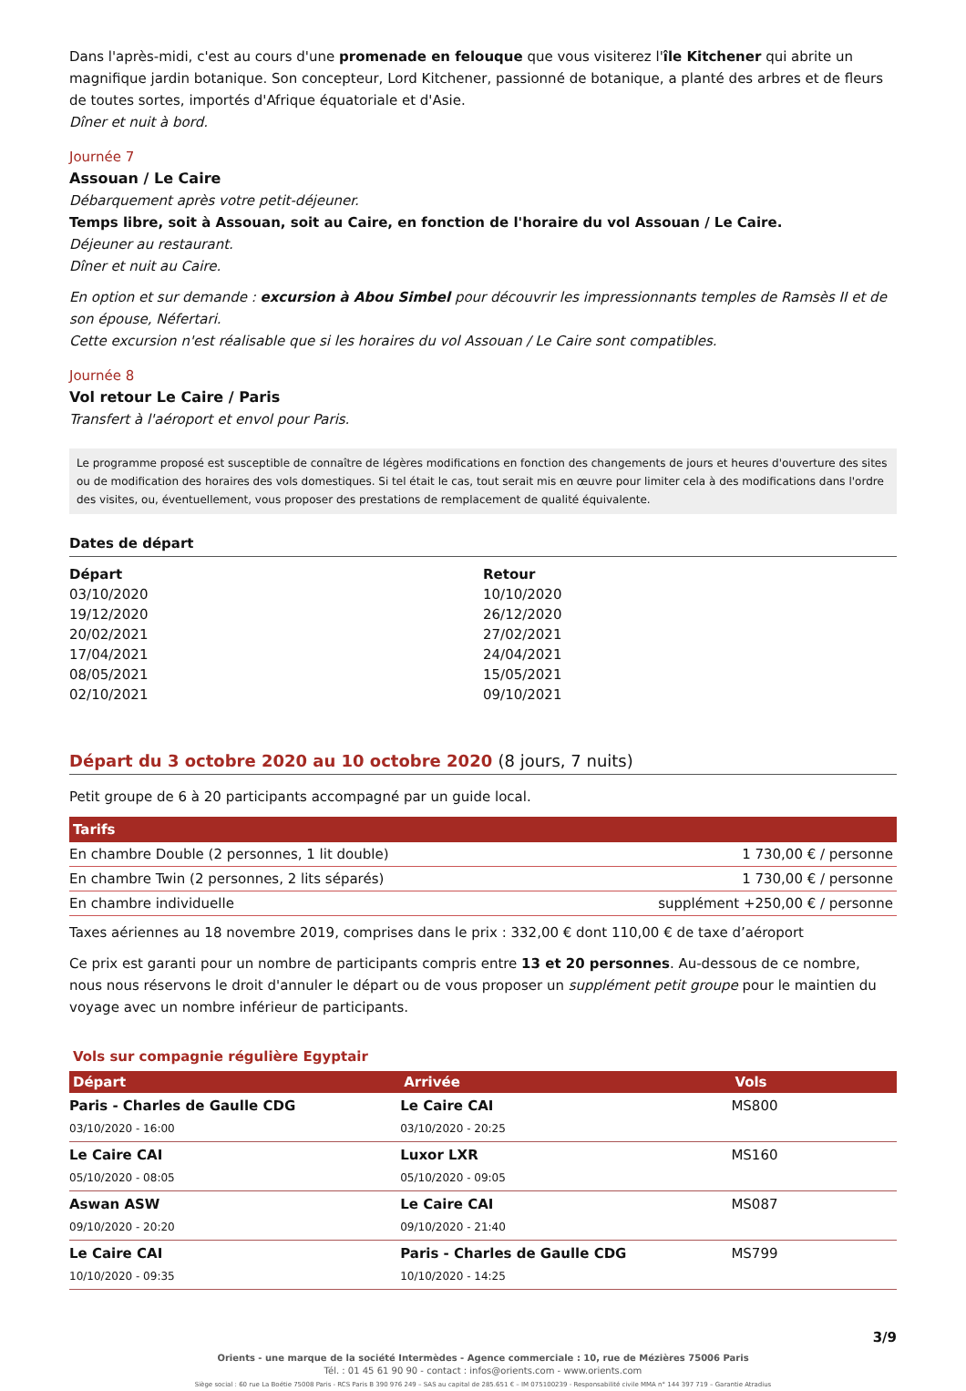Dans l'après-midi, c'est au cours d'une promenade en felouque que vous visiterez l'île Kitchener qui abrite un magnifique jardin botanique. Son concepteur, Lord Kitchener, passionné de botanique, a planté des arbres et de fleurs de toutes sortes, importés d'Afrique équatoriale et d'Asie.
Dîner et nuit à bord.
Journée 7
Assouan / Le Caire
Débarquement après votre petit-déjeuner.
Temps libre, soit à Assouan, soit au Caire, en fonction de l'horaire du vol Assouan / Le Caire.
Déjeuner au restaurant.
Dîner et nuit au Caire.
En option et sur demande : excursion à Abou Simbel pour découvrir les impressionnants temples de Ramsès II et de son épouse, Néfertari.
Cette excursion n'est réalisable que si les horaires du vol Assouan / Le Caire sont compatibles.
Journée 8
Vol retour Le Caire / Paris
Transfert à l'aéroport et envol pour Paris.
Le programme proposé est susceptible de connaître de légères modifications en fonction des changements de jours et heures d'ouverture des sites ou de modification des horaires des vols domestiques. Si tel était le cas, tout serait mis en œuvre pour limiter cela à des modifications dans l'ordre des visites, ou, éventuellement, vous proposer des prestations de remplacement de qualité équivalente.
Dates de départ
| Départ | Retour |
| --- | --- |
| 03/10/2020 | 10/10/2020 |
| 19/12/2020 | 26/12/2020 |
| 20/02/2021 | 27/02/2021 |
| 17/04/2021 | 24/04/2021 |
| 08/05/2021 | 15/05/2021 |
| 02/10/2021 | 09/10/2021 |
Départ du 3 octobre 2020 au 10 octobre 2020 (8 jours, 7 nuits)
Petit groupe de 6 à 20 participants accompagné par un guide local.
| Tarifs | |
| --- | --- |
| En chambre Double (2 personnes, 1 lit double) | 1 730,00 € / personne |
| En chambre Twin (2 personnes, 2 lits séparés) | 1 730,00 € / personne |
| En chambre individuelle | supplément +250,00 € / personne |
Taxes aériennes au 18 novembre 2019, comprises dans le prix : 332,00 € dont 110,00 € de taxe d’aéroport
Ce prix est garanti pour un nombre de participants compris entre 13 et 20 personnes. Au-dessous de ce nombre, nous nous réservons le droit d'annuler le départ ou de vous proposer un supplément petit groupe pour le maintien du voyage avec un nombre inférieur de participants.
Vols sur compagnie régulière Egyptair
| Départ | Arrivée | Vols |
| --- | --- | --- |
| Paris - Charles de Gaulle CDG 03/10/2020 - 16:00 | Le Caire CAI 03/10/2020 - 20:25 | MS800 |
| Le Caire CAI 05/10/2020 - 08:05 | Luxor LXR 05/10/2020 - 09:05 | MS160 |
| Aswan ASW 09/10/2020 - 20:20 | Le Caire CAI 09/10/2020 - 21:40 | MS087 |
| Le Caire CAI 10/10/2020 - 09:35 | Paris - Charles de Gaulle CDG 10/10/2020 - 14:25 | MS799 |
3/9
Orients - une marque de la société Intermèdes - Agence commerciale : 10, rue de Mézières 75006 Paris
Tél. : 01 45 61 90 90 - contact : infos@orients.com - www.orients.com
Siège social : 60 rue La Boétie 75008 Paris - RCS Paris B 390 976 249 – SAS au capital de 285.651 € – IM 075100239 - Responsabilité civile MMA n° 144 397 719 – Garantie Atradius